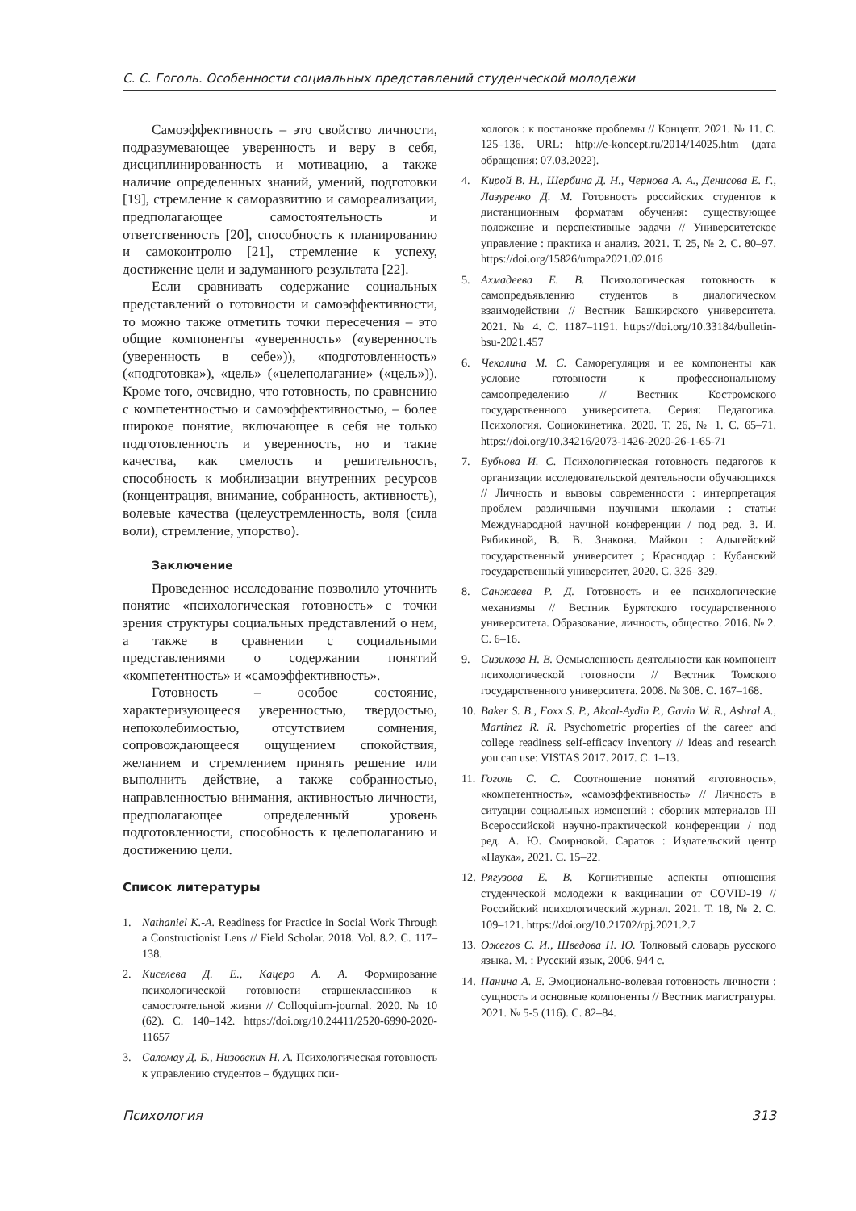С. С. Гоголь. Особенности социальных представлений студенческой молодежи
Самоэффективность – это свойство личности, подразумевающее уверенность и веру в себя, дисциплинированность и мотивацию, а также наличие определенных знаний, умений, подготовки [19], стремление к саморазвитию и самореализации, предполагающее самостоятельность и ответственность [20], способность к планированию и самоконтролю [21], стремление к успеху, достижение цели и задуманного результата [22].
Если сравнивать содержание социальных представлений о готовности и самоэффективности, то можно также отметить точки пересечения – это общие компоненты «уверенность» («уверенность (уверенность в себе»)), «подготовленность» («подготовка»), «цель» («целеполагание» («цель»)). Кроме того, очевидно, что готовность, по сравнению с компетентностью и самоэффективностью, – более широкое понятие, включающее в себя не только подготовленность и уверенность, но и такие качества, как смелость и решительность, способность к мобилизации внутренних ресурсов (концентрация, внимание, собранность, активность), волевые качества (целеустремленность, воля (сила воли), стремление, упорство).
Заключение
Проведенное исследование позволило уточнить понятие «психологическая готовность» с точки зрения структуры социальных представлений о нем, а также в сравнении с социальными представлениями о содержании понятий «компетентность» и «самоэффективность».
Готовность – особое состояние, характеризующееся уверенностью, твердостью, непоколебимостью, отсутствием сомнения, сопровождающееся ощущением спокойствия, желанием и стремлением принять решение или выполнить действие, а также собранностью, направленностью внимания, активностью личности, предполагающее определенный уровень подготовленности, способность к целеполаганию и достижению цели.
Список литературы
1. Nathaniel K.-A. Readiness for Practice in Social Work Through a Constructionist Lens // Field Scholar. 2018. Vol. 8.2. C. 117–138.
2. Киселева Д. Е., Кацеро А. А. Формирование психологической готовности старшеклассников к самостоятельной жизни // Colloquium-journal. 2020. № 10 (62). С. 140–142. https://doi.org/10.24411/2520-6990-2020-11657
3. Саломау Д. Б., Низовских Н. А. Психологическая готовность к управлению студентов – будущих пси-
хологов : к постановке проблемы // Концепт. 2021. № 11. С. 125–136. URL: http://e-koncept.ru/2014/14025.htm (дата обращения: 07.03.2022).
4. Кирой В. Н., Щербина Д. Н., Чернова А. А., Денисова Е. Г., Лазуренко Д. М. Готовность российских студентов к дистанционным форматам обучения: существующее положение и перспективные задачи // Университетское управление : практика и анализ. 2021. Т. 25, № 2. С. 80–97. https://doi.org/15826/umpa2021.02.016
5. Ахмадеева Е. В. Психологическая готовность к самопредъявлению студентов в диалогическом взаимодействии // Вестник Башкирского университета. 2021. № 4. С. 1187–1191. https://doi.org/10.33184/bulletin-bsu-2021.457
6. Чекалина М. С. Саморегуляция и ее компоненты как условие готовности к профессиональному самоопределению // Вестник Костромского государственного университета. Серия: Педагогика. Психология. Социокинетика. 2020. Т. 26, № 1. С. 65–71. https://doi.org/10.34216/2073-1426-2020-26-1-65-71
7. Бубнова И. С. Психологическая готовность педагогов к организации исследовательской деятельности обучающихся // Личность и вызовы современности : интерпретация проблем различными научными школами : статьи Международной научной конференции / под ред. З. И. Рябикиной, В. В. Знакова. Майкоп : Адыгейский государственный университет ; Краснодар : Кубанский государственный университет, 2020. С. 326–329.
8. Санжаева Р. Д. Готовность и ее психологические механизмы // Вестник Бурятского государственного университета. Образование, личность, общество. 2016. № 2. С. 6–16.
9. Сизикова Н. В. Осмысленность деятельности как компонент психологической готовности // Вестник Томского государственного университета. 2008. № 308. С. 167–168.
10. Baker S. B., Foxx S. P., Akcal-Aydin P., Gavin W. R., Ashral A., Martinez R. R. Psychometric properties of the career and college readiness self-efficacy inventory // Ideas and research you can use: VISTAS 2017. 2017. C. 1–13.
11. Гоголь С. С. Соотношение понятий «готовность», «компетентность», «самоэффективность» // Личность в ситуации социальных изменений : сборник материалов III Всероссийской научно-практической конференции / под ред. А. Ю. Смирновой. Саратов : Издательский центр «Наука», 2021. С. 15–22.
12. Рягузова Е. В. Когнитивные аспекты отношения студенческой молодежи к вакцинации от COVID-19 // Российский психологический журнал. 2021. Т. 18, № 2. С. 109–121. https://doi.org/10.21702/rpj.2021.2.7
13. Ожегов С. И., Шведова Н. Ю. Толковый словарь русского языка. М. : Русский язык, 2006. 944 с.
14. Панина А. Е. Эмоционально-волевая готовность личности : сущность и основные компоненты // Вестник магистратуры. 2021. № 5-5 (116). С. 82–84.
Психология 313